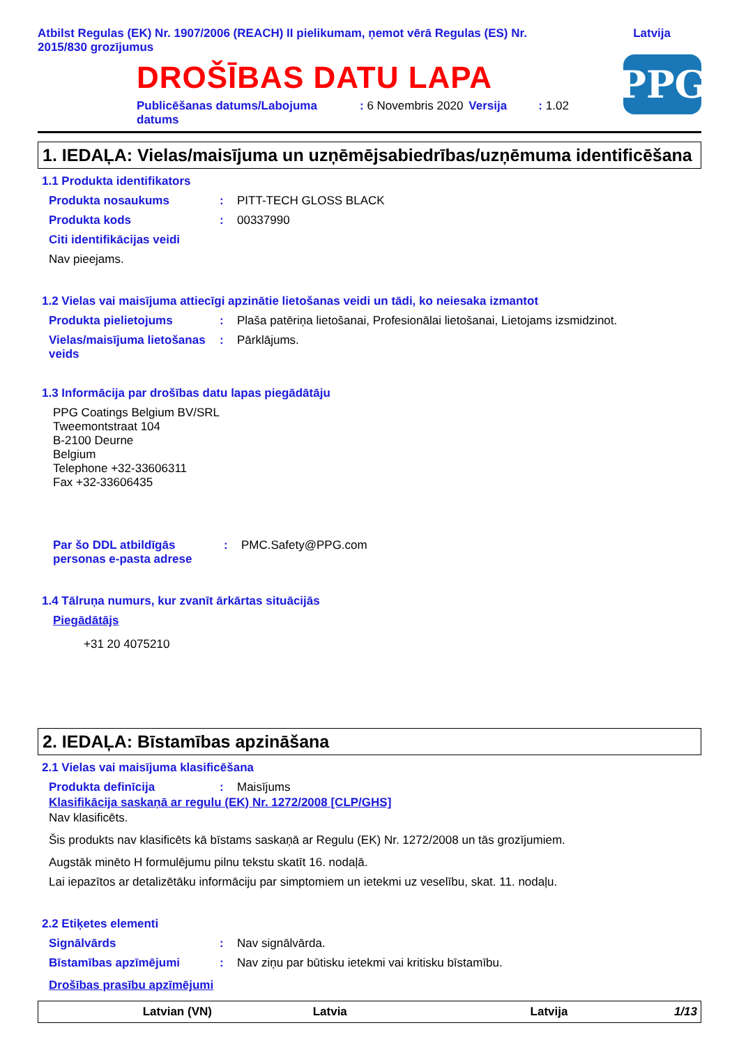Atbilst Regulas (EK) Nr. 1907/2006 (REACH) II pielikumam, ņemot vērā Regulas (ES) Nr.
2015/830 grozījumus
Latvija
DROŠĪBAS DATU LAPA
Publicēšanas datums/Labojuma datums
: 6 Novembris 2020 Versija : 1.02
PPG
1. IEDAĻA: Vielas/maisījuma un uzņēmējsabiedrības/uzņēmuma identificēšana
1.1 Produkta identifikators
Produkta nosaukums : PITT-TECH GLOSS BLACK
Produkta kods : 00337990
Citi identifikācijas veidi
Nav pieejams.
1.2 Vielas vai maisījuma attiecīgi apzinātie lietošanas veidi un tādi, ko neiesaka izmantot
Produkta pielietojums : Plaša patēriņa lietošanai, Profesionālai lietošanai, Lietojams izsmidzinot.
Vielas/maisījuma lietošanas veids
: Pārklājums.
1.3 Informācija par drošības datu lapas piegādātāju
PPG Coatings Belgium BV/SRL
Tweemontstraat 104
B-2100 Deurne
Belgium
Telephone +32-33606311
Fax +32-33606435
Par šo DDL atbildīgās personas e-pasta adrese
: PMC.Safety@PPG.com
1.4 Tālruņa numurs, kur zvanīt ārkārtas situācijās
Piegādātājs
+31 20 4075210
2. IEDAĻA: Bīstamības apzināšana
2.1 Vielas vai maisījuma klasificēšana
Produkta definīcija : Maisījums
Klasifikācija saskaņā ar regulu (EK) Nr. 1272/2008 [CLP/GHS]
Nav klasificēts.
Šis produkts nav klasificēts kā bīstams saskaņā ar Regulu (EK) Nr. 1272/2008 un tās grozījumiem.
Augstāk minēto H formulējumu pilnu tekstu skatīt 16. nodaļā.
Lai iepazītos ar detalizētāku informāciju par simptomiem un ietekmi uz veselību, skat. 11. nodaļu.
2.2 Etiķetes elementi
Signālvārds : Nav signālvārda.
Bīstamības apzīmējumi : Nav ziņu par būtisku ietekmi vai kritisku bīstamību.
Drošības prasību apzīmējumi
Latvian (VN) Latvia Latvija 1/13